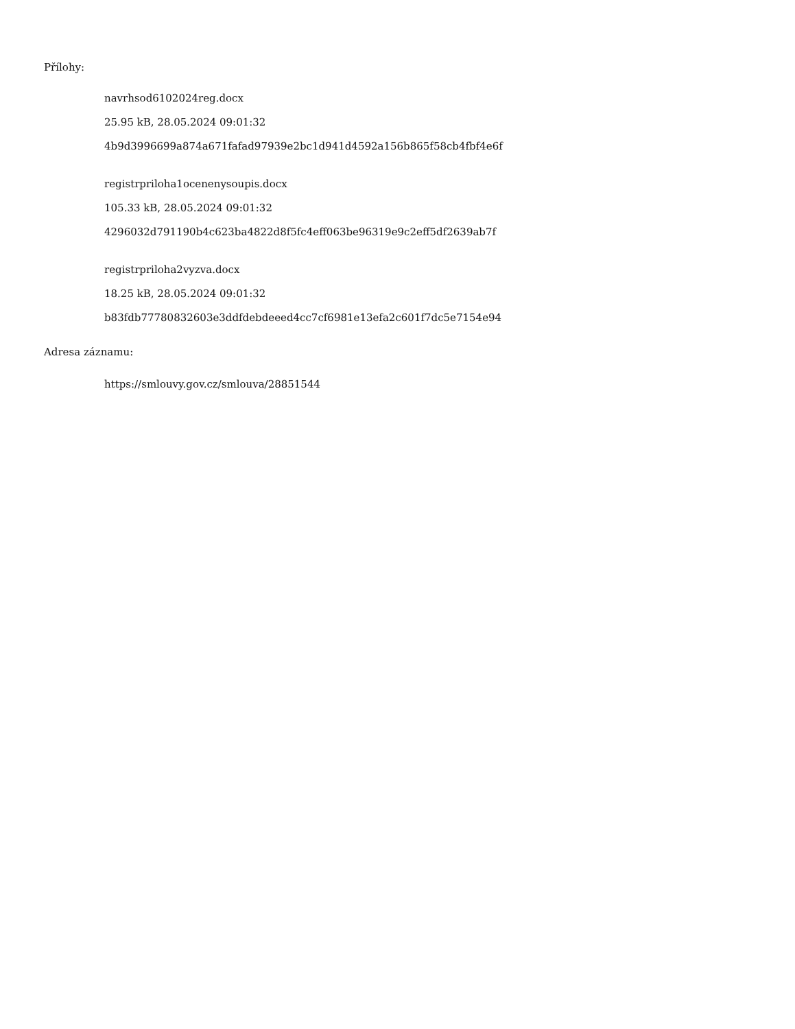Přílohy:
navrhsod6102024reg.docx
25.95 kB, 28.05.2024 09:01:32
4b9d3996699a874a671fafad97939e2bc1d941d4592a156b865f58cb4fbf4e6f
registrpriloha1ocenenysoupis.docx
105.33 kB, 28.05.2024 09:01:32
4296032d791190b4c623ba4822d8f5fc4eff063be96319e9c2eff5df2639ab7f
registrpriloha2vyzva.docx
18.25 kB, 28.05.2024 09:01:32
b83fdb77780832603e3ddfdebdeeed4cc7cf6981e13efa2c601f7dc5e7154e94
Adresa záznamu:
https://smlouvy.gov.cz/smlouva/28851544